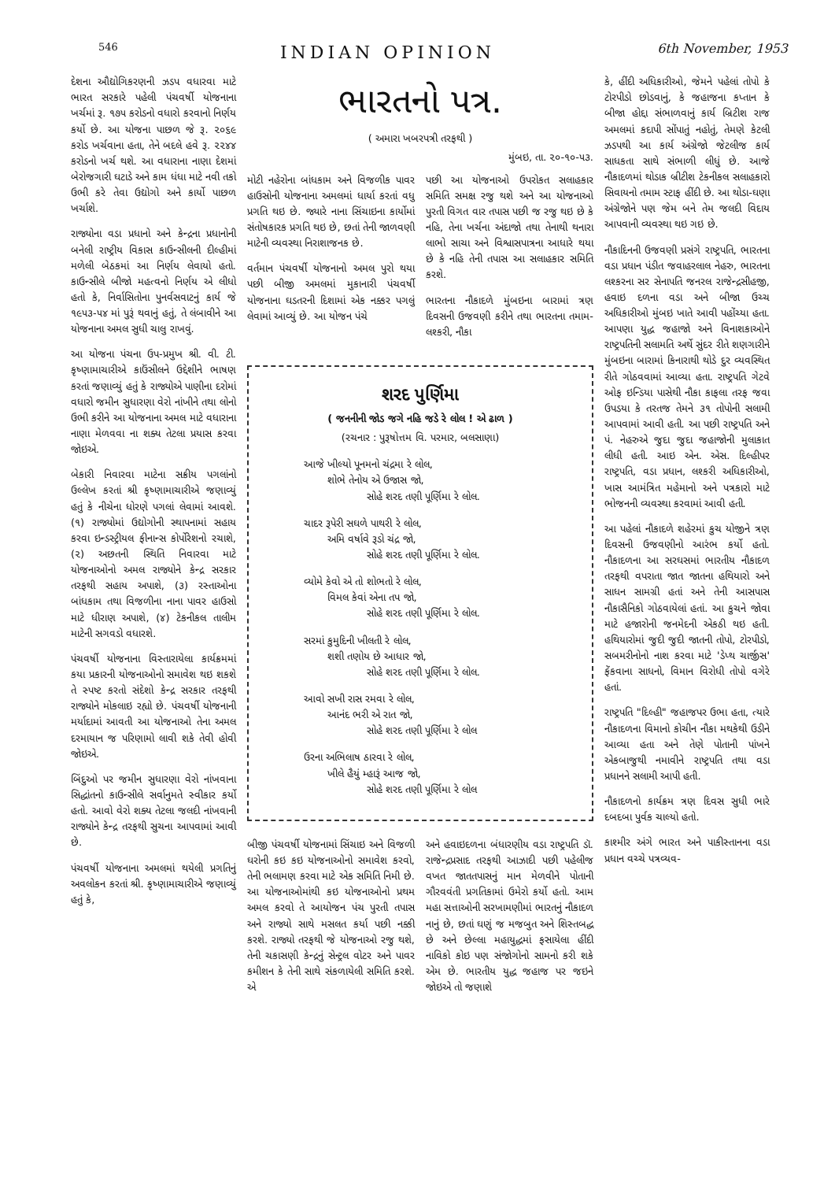546 INDIAN OPINION 6th November, 1953
દેશના ઔદ્યોગિકરણની ઝડપ વધારવા માટે ભારત સરકારે પહેલી પંચવર્ષી યોજનાના ખર્ચમાં રૂ. ૧૭૫ કરોડનો વધારો કરવાનો નિર્ણય કર્યો છે. આ યોજના પાછળ જે રૂ. ૨૦૬૯ કરોડ ખર્ચવાના હતા, તેને બદલે હવે રૂ. ૨૨૪૪ કરોડનો ખર્ચ થશે. આ વધારાના નાણા દેશમાં બેરોજગારી ઘટાડે અને કામ ધંધા માટે નવી તકો ઉભી કરે તેવા ઉદ્યોગો અને કાર્યો પાછળ ખર્ચાશે.
રાજ્યોના વડા પ્રધાનો અને કેન્દ્રના પ્રધાનોની બનેલી રાષ્ટ્રીય વિકાસ કાઉન્સીલની દીલ્હીમાં મળેલી બેઠકમાં આ નિર્ણય લેવાયો હતો. કાઉન્સીલે બીજો મહત્વનો નિર્ણય એ લીધો હતો કે, નિર્વાસિતોના પુનર્વસવાટનું કાર્ય જે ૧૯૫૩-૫૪ માં પુરૂં થવાનું હતું, તે લંબાવીને આ યોજનાના અમલ સુધી ચાલુ રાખવું.
આ યોજના પંચના ઉપ-પ્રમુખ શ્રી. વી. ટી. કૃષ્ણામાચારીએ કાઉંસીલને ઉદ્દેશીને ભાષણ કરતાં જણાવ્યું હતું કે રાજ્યોએ પાણીના દરોમાં વધારો જમીન સુધારણા વેરો નાંખીને તથા લોનો ઉભી કરીને આ યોજનાના અમલ માટે વધારાના નાણા મેળવવા ના શક્ય તેટલા પ્રયાસ કરવા જોઇએ.
બેકારી નિવારવા માટેના સક્રીય પગલાંનો ઉલ્લેખ કરતાં શ્રી કૃષ્ણામાચારીએ જણાવ્યું હતું કે નીચેના ધોરણે પગલાં લેવામાં આવશે. (૧) રાજ્યોમાં ઉદ્યોગોની સ્થાપનામાં સહાય કરવા ઇન્ડસ્ટ્રીયલ ફીનાન્સ કોર્પોરેશનો રચાશે, (૨) અછતની સ્થિતિ નિવારવા માટે યોજનાઓનો અમલ રાજ્યોને કેન્દ્ર સરકાર તરફથી સહાય અપાશે, (૩) રસ્તાઓના બાંધકામ તથા વિજળીના નાના પાવર હાઉસો માટે ધીરાણ અપાશે, (૪) ટેકનીકલ તાલીમ માટેની સગવડો વધારશે.
પંચવર્ષી યોજનાના વિસ્તારાયેલા કાર્યક્રમમાં કયા પ્રકારની યોજનાઓનો સમાવેશ થઇ શકશે તે સ્પષ્ટ કરતો સંદેશો કેન્દ્ર સરકાર તરફથી રાજ્યોને મોકલાઇ રહ્યો છે. પંચવર્ષી યોજનાની મર્યાદામાં આવતી આ યોજનાઓ તેના અમલ દરમાયાન જ પરિણામો લાવી શકે તેવી હોવી જોઇએ.
બિંદુઓ પર જમીન સુધારણા વેરો નાંખવાના સિદ્ધાંતનો કાઉન્સીલે સર્વાનુમતે સ્વીકાર કર્યો હતો. આવો વેરો શક્ય તેટલા જલદી નાંખવાની રાજ્યોને કેન્દ્ર તરફથી સુચના આપવામાં આવી છે.
પંચવર્ષી યોજનાના અમલમાં થયેલી પ્રગતિનું અવલોકન કરતાં શ્રી. કૃષ્ણામાચારીએ જણાવ્યું હતું કે,
ભારતનો પત્ર.
( અમારા ખબરપત્રી તરફથી )
મુંબઇ, તા. ૨૦-૧૦-૫૩.
મોટી નહેરોના બાંધકામ અને વિજળીક પાવર હાઉસોની યોજનાના અમલમાં ધાર્યા કરતાં વધુ પ્રગતિ થઇ છે. જ્યારે નાના સિંચાઇના કાર્યોમાં સંતોષકારક પ્રગતિ થઇ છે, છતાં તેની જાળવણી માટેની વ્યવસ્થા નિરાશાજનક છે.
વર્તમાન પંચવર્ષી યોજનાનો અમલ પુરો થયા પછી બીજી અમલમાં મુકાનારી પંચવર્ષી યોજનાના ઘડતરની દિશામાં એક નક્કર પગલું લેવામાં આવ્યું છે. આ યોજન પંચે
પછી આ યોજનાઓ ઉપરોકત સલાહકાર સમિતિ સમક્ષ રજુ થશે અને આ યોજનાઓ પુરતી વિગત વાર તપાસ પછી જ રજુ થઇ છે કે નહિ, તેના ખર્ચના અંદાજો તથા તેનાથી થનારા લાભો સાચા અને વિશ્વાસપાત્રના આધારે થયા છે કે નહિ તેની તપાસ આ સલાહકાર સમિતિ કરશે.
ભારતના નૌકાદળે મુંબઇના બારામાં ત્રણ દિવસની ઉજવણી કરીને તથા ભારતના તમામ-લશ્કરી, નૌકા
શરદ પુર્ણિમા
( જનનીની જોડ જગે નહિ જડે રે લોલ ! એ ઢાળ )
(રચનાર : પુરૂષોત્તમ વિ. પરમાર, બલસાણા)
આજે ખીલ્યો પૂનમનો ચંદ્રમા રે લોલ,
શોભે તેનોય એ ઉજાસ જો,
સોહે શરદ તણી પૂર્ણિમા રે લોલ.
ચાદર રૂપેરી સઘળે પાથરી રે લોલ,
અમિ વર્ષાવે રૂડો ચંદ્ર જો,
સોહે શરદ તણી પૂર્ણિમા રે લોલ.
વ્યોમે કેવો એ તો શોભતો રે લોલ,
વિમલ કેવાં એના તપ જો,
સોહે શરદ તણી પૂર્ણિમા રે લોલ.
સરમાં કુમુદિની ખીલતી રે લોલ,
શશી તણોય છે આધાર જો,
સોહે શરદ તણી પૂર્ણિમા રે લોલ.
આવો સખી રાસ રમવા રે લોલ,
આનંદ ભરી એ રાત જો,
સોહે શરદ તણી પૂર્ણિમા રે લોલ
ઉરના અભિલાષ ઠારવા રે લોલ,
ખીલે હૈયું મ્હારૂં આજ જો,
સોહે શરદ તણી પૂર્ણિમા રે લોલ
બીજી પંચવર્ષી યોજનામાં સિંચાઇ અને વિજળી ઘરોની કઇ કઇ યોજનાઓનો સમાવેશ કરવો, તેની ભલામણ કરવા માટે એક સમિતિ નિમી છે. આ યોજનાઓમાંથી કઇ યોજનાઓનો પ્રથમ અમલ કરવો તે આયોજન પંચ પુરતી તપાસ અને રાજ્યો સાથે મસલત કર્યા પછી નક્કી કરશે. રાજ્યો તરફથી જે યોજનાઓ રજુ થશે, તેની ચકાસણી કેન્દ્રનું સેન્ટ્રલ વોટર અને પાવર કમીશન કે તેની સાથે સંકળાયેલી સમિતિ કરશે. એ
અને હવાઇદળના બંધારણીય વડા રાષ્ટ્રપતિ ડૉ. રાજેન્દ્રપ્રસાદ તરફથી આઝાદી પછી પહેલીજ વખત જાતતપાસનું માન મેળવીને પોતાની ગૌરવવંતી પ્રગતિકામાં ઉમેરો કર્યો હતો. આમ મહા સત્તાઓની સરખામણીમાં ભારતનું નૌકાદળ નાનું છે, છતાં ઘણું જ મજબુત અને શિસ્તબદ્ધ છે અને છેલ્લા મહાયુદ્ધમાં ફસાયેલા હીંદી નાવિકો કોઇ પણ સંજોગોનો સામનો કરી શકે એમ છે. ભારતીય યુદ્ધ જહાજ પર જઇને જોઇએ તો જણાશે
કે, હીંદી અધિકારીઓ, જેમને પહેલાં તોપો કે ટોરપીડો છોડવાનું, કે જહાજના કપ્તાન કે બીજા હોદ્દા સંભાળવાનું કાર્ય બ્રિટીશ રાજ અમલમાં કદાપી સોંપાતું નહોતું, તેમણે કેટલી ઝડપથી આ કાર્ય અંગ્રેજો જેટલીજ કાર્ય સાધકતા સાથે સંભાળી લીધું છે. આજે નૌકાદળમાં થોડાક બ્રીટીશ ટેકનીકલ સલાહકારો સિવાયનો તમામ સ્ટાફ હીંદી છે. આ થોડા-ઘણા અંગ્રેજોને પણ જેમ બને તેમ જલદી વિદાય આપવાની વ્યવસ્થા થઇ ગઇ છે.
નૌકાદિનની ઉજવણી પ્રસંગે રાષ્ટ્રપતિ, ભારતના વડા પ્રધાન પંડીત જવાહરલાલ નેહરુ, ભારતના લશ્કરના સર સેનાપતિ જનરલ રાજેન્દ્રસીહજી, હવાઇ દળના વડા અને બીજા ઉચ્ચ અધિકારીઓ મુંબઇ ખાતે આવી પહોંચ્યા હતા. આપણા યુદ્ધ જહાજો અને વિનાશકાઓને રાષ્ટ્રપતિની સલામતિ અર્થે સુંદર રીતે શણગારીને મુંબઇના બારામાં કિનારાથી થોડે દુર વ્યવસ્થિત રીતે ગોઠવવામાં આવ્યા હતા. રાષ્ટ્રપતિ ગેટવે ઓફ ઇન્ડિયા પાસેથી નૌકા કાફલા તરફ જવા ઉપડયા કે તરતજ તેમને ૩૧ તોપોની સલામી આપવામાં આવી હતી. આ પછી રાષ્ટ્રપતિ અને પં. નેહરુએ જુદા જુદા જહાજોની મુલાકાત લીધી હતી. આઇ એન. એસ. દિલ્હીપર રાષ્ટ્રપતિ, વડા પ્રધાન, લશ્કરી અધિકારીઓ, ખાસ આમંત્રિત મહેમાનો અને પત્રકારો માટે ભોજનની વ્યવસ્થા કરવામાં આવી હતી.
આ પહેલાં નૌકાદળે શહેરમાં કુચ યોજીને ત્રણ દિવસની ઉજવણીનો આરંભ કર્યો હતો. નૌકાદળના આ સરઘસમાં ભારતીય નૌકાદળ તરફથી વપરાતા જાત જાતના હથિયારો અને સાધન સામગ્રી હતાં અને તેની આસપાસ નૌકાસૈનિકો ગોઠવાયેલાં હતાં. આ કુચને જોવા માટે હજારોની જનમેદની એકઠી થઇ હતી. હથિયારોમાં જુદી જુદી જાતની તોપો, ટોરપીડો, સબમરીનોનો નાશ કરવા માટે 'ડેપ્થ ચાર્જીસ' ફેંકવાના સાધનો, વિમાન વિરોધી તોપો વગેરે હતાં.
રાષ્ટ્રપતિ "દિલ્હી" જહાજપર ઉભા હતા, ત્યારે નૌકાદળના વિમાનો કોચીન નૌકા મથકેથી ઉડીને આવ્યા હતા અને તેણે પોતાની પાંખને એકબાજુથી નમાવીને રાષ્ટ્રપતિ તથા વડા પ્રધાનને સલામી આપી હતી.
નૌકાદળનો કાર્યક્રમ ત્રણ દિવસ સુધી ભારે દબદબા પુર્વક ચાલ્યો હતો.
કાશ્મીર અંગે ભારત અને પાકીસ્તાનના વડા પ્રધાન વચ્ચે પત્રવ્યવ-